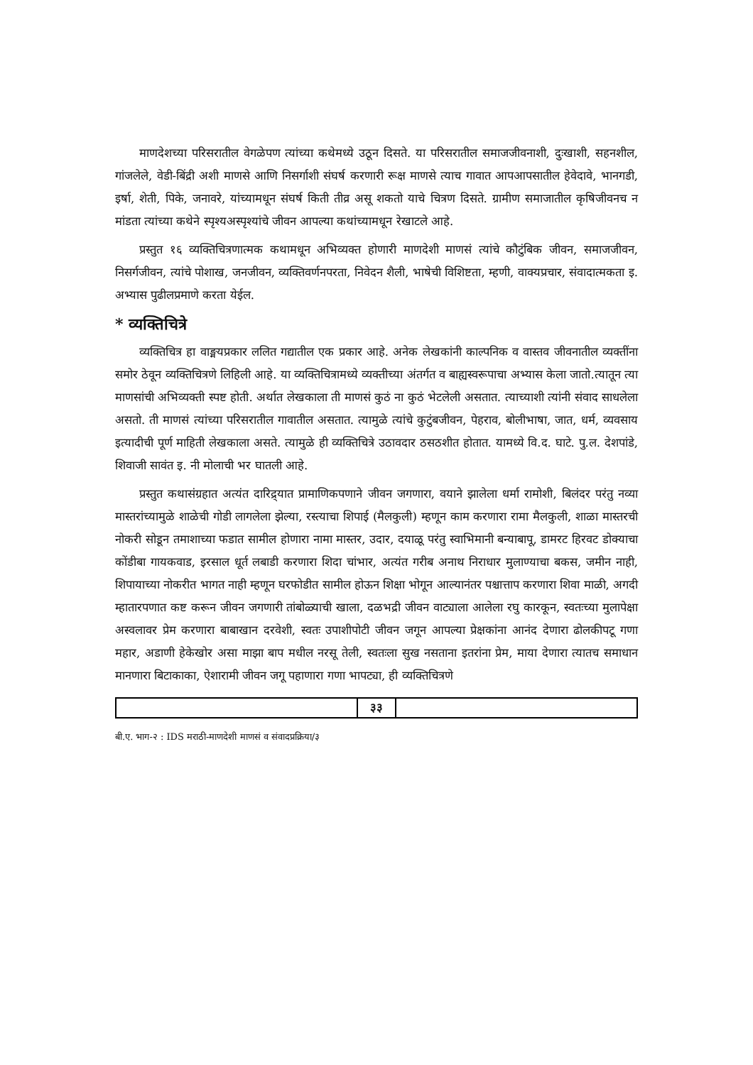माणदेशच्या परिसरातील वेगळेपण त्यांच्या कथेमध्ये उठून दिसते. या परिसरातील समाजजीवनाशी, दुःखाशी, सहनशील, गांजलेले, वेडी-बिंद्री अशी माणसे आणि निसर्गाशी संघर्ष करणारी रूक्ष माणसे त्याच गावात आपआपसातील हेवेदावे, भानगडी, इर्षा, शेती, पिके, जनावरे, यांच्यामधून संघर्ष किती तीव्र असू शकतो याचे चित्रण दिसते. ग्रामीण समाजातील कृषिजीवनच न मांडता त्यांच्या कथेने स्पृश्यअस्पृश्यांचे जीवन आपल्या कथांच्यामधून रेखाटले आहे.
प्रस्तुत १६ व्यक्तिचित्रणात्मक कथामधून अभिव्यक्त होणारी माणदेशी माणसं त्यांचे कौटुंबिक जीवन, समाजजीवन, निसर्गजीवन, त्यांचे पोशाख, जनजीवन, व्यक्तिवर्णनपरता, निवेदन शैली, भाषेची विशिष्टता, म्हणी, वाक्यप्रचार, संवादात्मकता इ. अभ्यास पुढीलप्रमाणे करता येईल.
* व्यक्तिचित्रे
व्यक्तिचित्र हा वाङ्मयप्रकार ललित गद्यातील एक प्रकार आहे. अनेक लेखकांनी काल्पनिक व वास्तव जीवनातील व्यक्तींना समोर ठेवून व्यक्तिचित्रणे लिहिली आहे. या व्यक्तिचित्रामध्ये व्यक्तीच्या अंतर्गत व बाह्यस्वरूपाचा अभ्यास केला जातो.त्यातून त्या माणसांची अभिव्यक्ती स्पष्ट होती. अर्थात लेखकाला ती माणसं कुठं ना कुठं भेटलेली असतात. त्याच्याशी त्यांनी संवाद साधलेला असतो. ती माणसं त्यांच्या परिसरातील गावातील असतात. त्यामुळे त्यांचे कुटुंबजीवन, पेहराव, बोलीभाषा, जात, धर्म, व्यवसाय इत्यादीची पूर्ण माहिती लेखकाला असते. त्यामुळे ही व्यक्तिचित्रे उठावदार ठसठशीत होतात. यामध्ये वि.द. घाटे. पु.ल. देशपांडे, शिवाजी सावंत इ. नी मोलाची भर घातली आहे.
प्रस्तुत कथासंग्रहात अत्यंत दारिद्र्यात प्रामाणिकपणाने जीवन जगणारा, वयाने झालेला धर्मा रामोशी, बिलंदर परंतु नव्या मास्तरांच्यामुळे शाळेची गोडी लागलेला झेल्या, रस्त्याचा शिपाई (मैलकुली) म्हणून काम करणारा रामा मैलकुली, शाळा मास्तरची नोकरी सोडून तमाशाच्या फडात सामील होणारा नामा मास्तर, उदार, दयाळू परंतु स्वाभिमानी बन्याबापू, डामरट हिरवट डोक्याचा कोंडीबा गायकवाड, इरसाल धूर्त लबाडी करणारा शिदा चांभार, अत्यंत गरीब अनाथ निराधार मुलाण्याचा बकस, जमीन नाही, शिपायाच्या नोकरीत भागत नाही म्हणून घरफोडीत सामील होऊन शिक्षा भोगून आल्यानंतर पश्चात्ताप करणारा शिवा माळी, अगदी म्हातारपणात कष्ट करून जीवन जगणारी तांबोळ्याची खाला, दळभद्री जीवन वाट्याला आलेला रघु कारकून, स्वतःच्या मुलापेक्षा अस्वलावर प्रेम करणारा बाबाखान दरवेशी, स्वतः उपाशीपोटी जीवन जगून आपल्या प्रेक्षकांना आनंद देणारा ढोलकीपटू गणा महार, अडाणी हेकेखोर असा माझा बाप मधील नरसू तेली, स्वतःला सुख नसताना इतरांना प्रेम, माया देणारा त्यातच समाधान मानणारा बिटाकाका, ऐशारामी जीवन जगू पहाणारा गणा भापट्या, ही व्यक्तिचित्रणे
३३
बी.ए. भाग-२ : IDS मराठी-माणदेशी माणसं व संवादप्रक्रिया/३